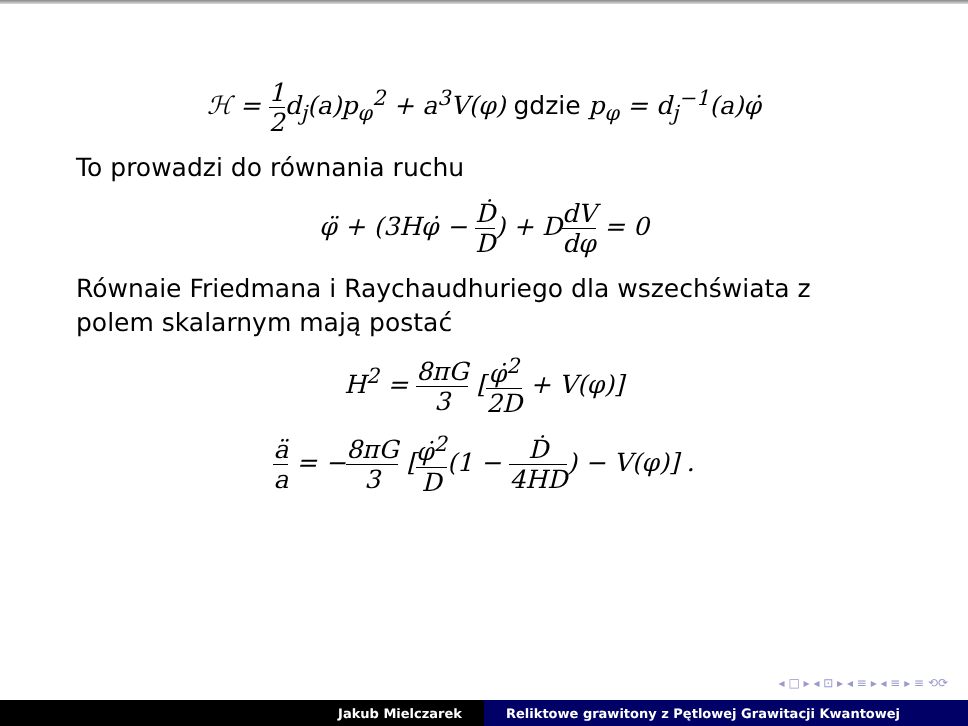ℋ = 1 2d<sub>j</sub>(a)p<sub>φ</sub><sup>2</sup> + a<sup>3</sup>V(φ) gdzie p<sub>φ</sub> = d<sub>j</sub><sup>−1</sup>(a)φ̇
To prowadzi do równania ruchu
φ̈ + (3Hφ̇ − Ḋ D) + DdV dφ = 0
Równaie Friedmana i Raychaudhuriego dla wszechświata z polem skalarnym mają postać
H<sup>2</sup> = 8πG 3 [φ̇<sup>2</sup> 2D + V(φ)]
ä a = −8πG 3 [φ̇<sup>2</sup> D(1 − Ḋ 4HD) − V(φ)] .
◂ □ ▸ ◂ ⊡ ▸ ◂ ≡ ▸ ◂ ≡ ▸ ≡ ⟲⟳
Jakub Mielczarek Reliktowe grawitony z Pętlowej Grawitacji Kwantowej